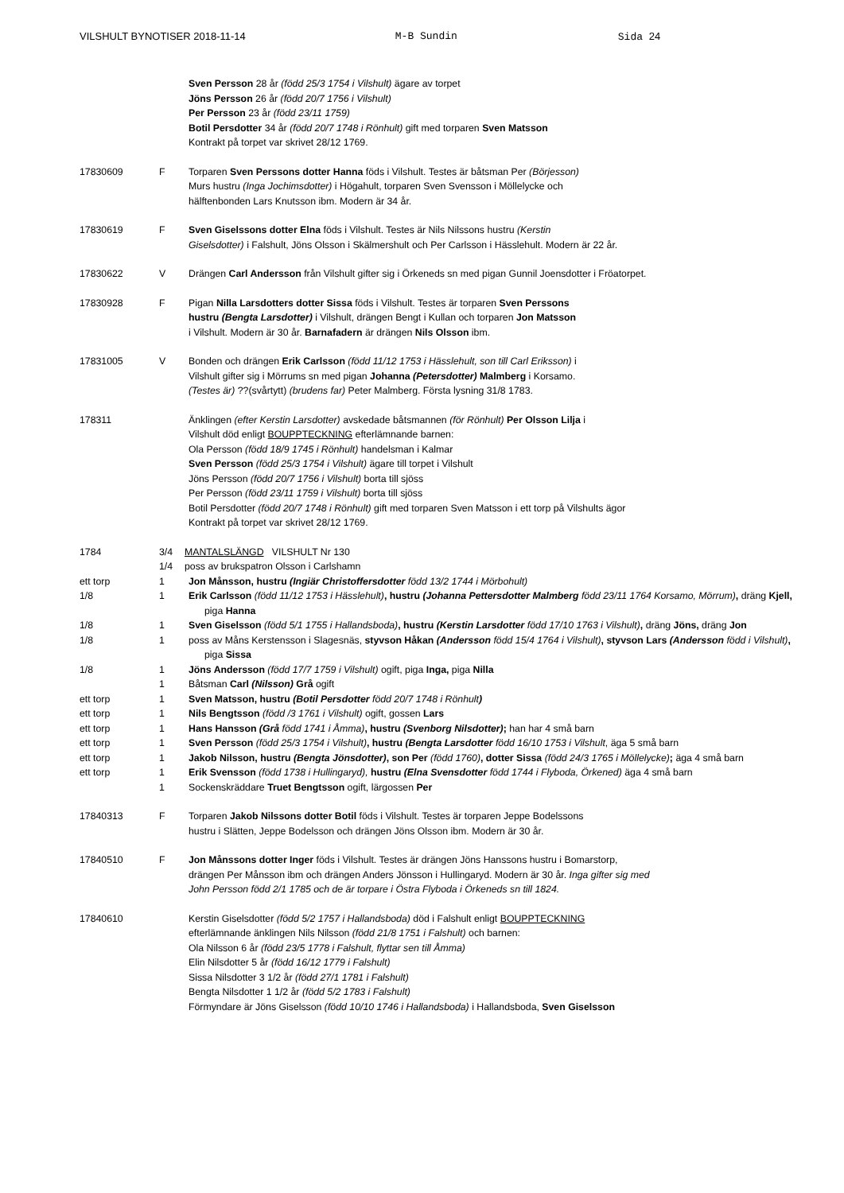VILSHULT BYNOTISER 2018-11-14 M-B Sundin Sida 24
Sven Persson 28 år (född 25/3 1754 i Vilshult) ägare av torpet
Jöns Persson 26 år (född 20/7 1756 i Vilshult)
Per Persson 23 år (född 23/11 1759)
Botil Persdotter 34 år (född 20/7 1748 i Rönhult) gift med torparen Sven Matsson
Kontrakt på torpet var skrivet 28/12 1769.
17830609 F Torparen Sven Perssons dotter Hanna föds i Vilshult. Testes är båtsman Per (Börjesson)
Murs hustru (Inga Jochimsdotter) i Högahult, torparen Sven Svensson i Möllelycke och
hälftenbonden Lars Knutsson ibm. Modern är 34 år.
17830619 F Sven Giselssons dotter Elna föds i Vilshult. Testes är Nils Nilssons hustru (Kerstin
Giselsdotter) i Falshult, Jöns Olsson i Skälmershult och Per Carlsson i Hässlehult. Modern är 22 år.
17830622 V Drängen Carl Andersson från Vilshult gifter sig i Örkeneds sn med pigan Gunnil Joensdotter i Fröatorpet.
17830928 F Pigan Nilla Larsdotters dotter Sissa föds i Vilshult. Testes är torparen Sven Perssons
hustru (Bengta Larsdotter) i Vilshult, drängen Bengt i Kullan och torparen Jon Matsson
i Vilshult. Modern är 30 år. Barnafadern är drängen Nils Olsson ibm.
17831005 V Bonden och drängen Erik Carlsson (född 11/12 1753 i Hässlehult, son till Carl Eriksson) i
Vilshult gifter sig i Mörrums sn med pigan Johanna (Petersdotter) Malmberg i Korsamo.
(Testes är) ??(svårtytt) (brudens far) Peter Malmberg. Första lysning 31/8 1783.
178311 Änklingen (efter Kerstin Larsdotter) avskedade båtsmannen (för Rönhult) Per Olsson Lilja i
Vilshult död enligt BOUPPTECKNING efterlämnande barnen:
Ola Persson (född 18/9 1745 i Rönhult) handelsman i Kalmar
Sven Persson (född 25/3 1754 i Vilshult) ägare till torpet i Vilshult
Jöns Persson (född 20/7 1756 i Vilshult) borta till sjöss
Per Persson (född 23/11 1759 i Vilshult) borta till sjöss
Botil Persdotter (född 20/7 1748 i Rönhult) gift med torparen Sven Matsson i ett torp på Vilshults ägor
Kontrakt på torpet var skrivet 28/12 1769.
1784 3/4 MANTALSLÄNGD VILSHULT Nr 130
1/4 poss av brukspatron Olsson i Carlshamn
ett torp 1 Jon Månsson, hustru (Ingiär Christoffersdotter född 13/2 1744 i Mörbohult)
1/8 1 Erik Carlsson (född 11/12 1753 i Hässlehult), hustru (Johanna Pettersdotter Malmberg född 23/11 1764 Korsamo, Mörrum), dräng Kjell, piga Hanna
1/8 1 Sven Giselsson (född 5/1 1755 i Hallandsboda), hustru (Kerstin Larsdotter född 17/10 1763 i Vilshult), dräng Jöns, dräng Jon
1/8 1 poss av Måns Kerstensson i Slagesnäs, styvson Håkan (Andersson född 15/4 1764 i Vilshult), styvson Lars (Andersson född i Vilshult), piga Sissa
1/8 1 Jöns Andersson (född 17/7 1759 i Vilshult) ogift, piga Inga, piga Nilla
1 Båtsman Carl (Nilsson) Grå ogift
ett torp 1 Sven Matsson, hustru (Botil Persdotter född 20/7 1748 i Rönhult)
ett torp 1 Nils Bengtsson (född /3 1761 i Vilshult) ogift, gossen Lars
ett torp 1 Hans Hansson (Grå född 1741 i Åmma), hustru (Svenborg Nilsdotter); han har 4 små barn
ett torp 1 Sven Persson (född 25/3 1754 i Vilshult), hustru (Bengta Larsdotter född 16/10 1753 i Vilshult, äga 5 små barn
ett torp 1 Jakob Nilsson, hustru (Bengta Jönsdotter), son Per (född 1760), dotter Sissa (född 24/3 1765 i Möllelycke); äga 4 små barn
ett torp 1 Erik Svensson (född 1738 i Hullingaryd), hustru (Elna Svensdotter född 1744 i Flyboda, Örkened) äga 4 små barn
1 Sockenskräddare Truet Bengtsson ogift, lärgossen Per
17840313 F Torparen Jakob Nilssons dotter Botil föds i Vilshult. Testes är torparen Jeppe Bodelssons
hustru i Slätten, Jeppe Bodelsson och drängen Jöns Olsson ibm. Modern är 30 år.
17840510 F Jon Månssons dotter Inger föds i Vilshult. Testes är drängen Jöns Hanssons hustru i Bomarstorp,
drängen Per Månsson ibm och drängen Anders Jönsson i Hullingaryd. Modern är 30 år. Inga gifter sig med
John Persson född 2/1 1785 och de är torpare i Östra Flyboda i Örkeneds sn till 1824.
17840610 Kerstin Giselsdotter (född 5/2 1757 i Hallandsboda) död i Falshult enligt BOUPPTECKNING
efterlämnande änklingen Nils Nilsson (född 21/8 1751 i Falshult) och barnen:
Ola Nilsson 6 år (född 23/5 1778 i Falshult, flyttar sen till Åmma)
Elin Nilsdotter 5 år (född 16/12 1779 i Falshult)
Sissa Nilsdotter 3 1/2 år (född 27/1 1781 i Falshult)
Bengta Nilsdotter 1 1/2 år (född 5/2 1783 i Falshult)
Förmyndare är Jöns Giselsson (född 10/10 1746 i Hallandsboda) i Hallandsboda, Sven Giselsson